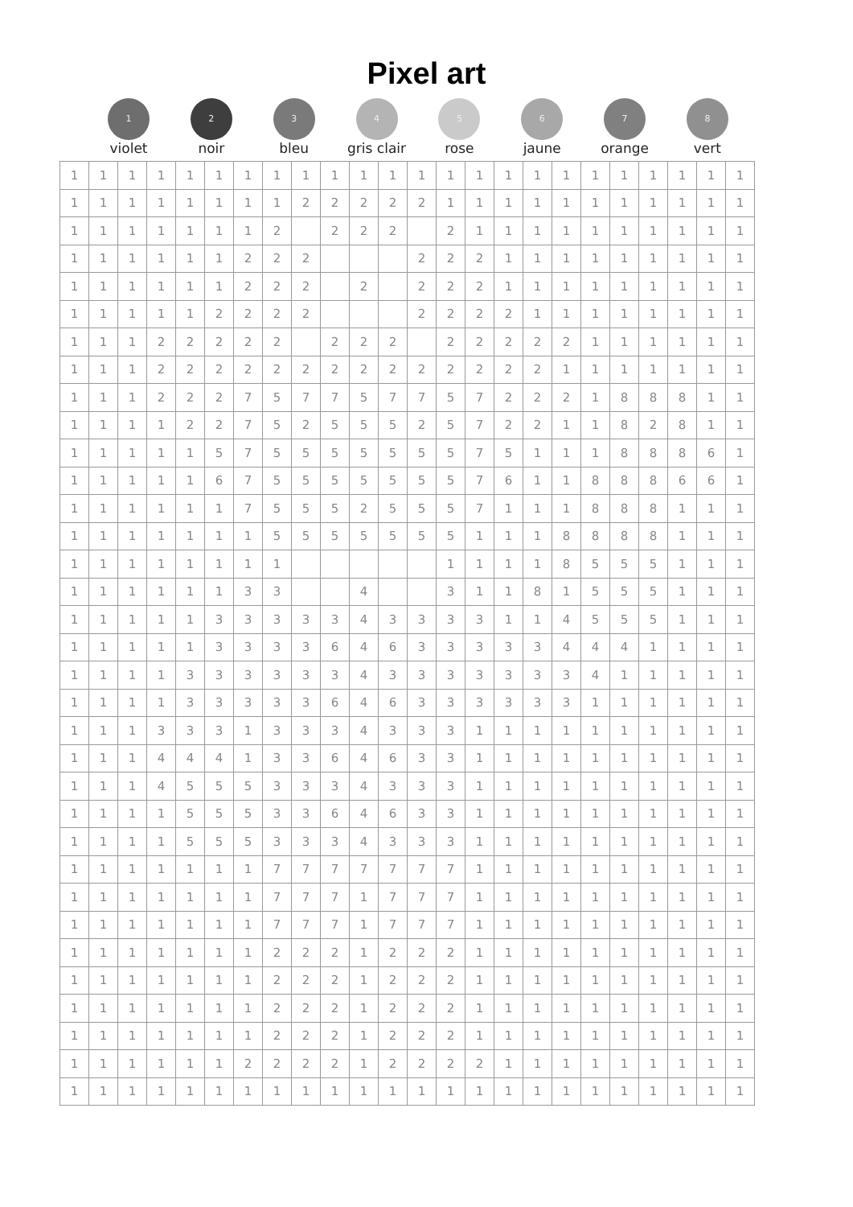Pixel art
1
violet
2
noir
3
bleu
4
gris clair
5
rose
6
jaune
7
orange
8
vert
| 1 | 1 | 1 | 1 | 1 | 1 | 1 | 1 | 1 | 1 | 1 | 1 | 1 | 1 | 1 | 1 | 1 | 1 | 1 | 1 | 1 | 1 | 1 | 1 |
| 1 | 1 | 1 | 1 | 1 | 1 | 1 | 1 | 2 | 2 | 2 | 2 | 2 | 1 | 1 | 1 | 1 | 1 | 1 | 1 | 1 | 1 | 1 | 1 |
| 1 | 1 | 1 | 1 | 1 | 1 | 1 | 2 | | 2 | 2 | 2 | | 2 | 1 | 1 | 1 | 1 | 1 | 1 | 1 | 1 | 1 | 1 |
| 1 | 1 | 1 | 1 | 1 | 1 | 2 | 2 | 2 | | | | 2 | 2 | 2 | 1 | 1 | 1 | 1 | 1 | 1 | 1 | 1 | 1 |
| 1 | 1 | 1 | 1 | 1 | 1 | 2 | 2 | 2 | | 2 | | 2 | 2 | 2 | 1 | 1 | 1 | 1 | 1 | 1 | 1 | 1 | 1 |
| 1 | 1 | 1 | 1 | 1 | 2 | 2 | 2 | 2 | | | | 2 | 2 | 2 | 2 | 1 | 1 | 1 | 1 | 1 | 1 | 1 | 1 |
| 1 | 1 | 1 | 2 | 2 | 2 | 2 | 2 | | 2 | 2 | 2 | | 2 | 2 | 2 | 2 | 2 | 1 | 1 | 1 | 1 | 1 | 1 |
| 1 | 1 | 1 | 2 | 2 | 2 | 2 | 2 | 2 | 2 | 2 | 2 | 2 | 2 | 2 | 2 | 2 | 1 | 1 | 1 | 1 | 1 | 1 | 1 |
| 1 | 1 | 1 | 2 | 2 | 2 | 7 | 5 | 7 | 7 | 5 | 7 | 7 | 5 | 7 | 2 | 2 | 2 | 1 | 8 | 8 | 8 | 1 | 1 |
| 1 | 1 | 1 | 1 | 2 | 2 | 7 | 5 | 2 | 5 | 5 | 5 | 2 | 5 | 7 | 2 | 2 | 1 | 1 | 8 | 2 | 8 | 1 | 1 |
| 1 | 1 | 1 | 1 | 1 | 5 | 7 | 5 | 5 | 5 | 5 | 5 | 5 | 5 | 7 | 5 | 1 | 1 | 1 | 8 | 8 | 8 | 6 | 1 |
| 1 | 1 | 1 | 1 | 1 | 6 | 7 | 5 | 5 | 5 | 5 | 5 | 5 | 5 | 7 | 6 | 1 | 1 | 8 | 8 | 8 | 6 | 6 | 1 |
| 1 | 1 | 1 | 1 | 1 | 1 | 7 | 5 | 5 | 5 | 2 | 5 | 5 | 5 | 7 | 1 | 1 | 1 | 8 | 8 | 8 | 1 | 1 | 1 |
| 1 | 1 | 1 | 1 | 1 | 1 | 1 | 5 | 5 | 5 | 5 | 5 | 5 | 5 | 1 | 1 | 1 | 8 | 8 | 8 | 8 | 1 | 1 | 1 |
| 1 | 1 | 1 | 1 | 1 | 1 | 1 | 1 | | | | | | 1 | 1 | 1 | 1 | 8 | 5 | 5 | 5 | 1 | 1 | 1 |
| 1 | 1 | 1 | 1 | 1 | 1 | 3 | 3 | | | 4 | | | 3 | 1 | 1 | 8 | 1 | 5 | 5 | 5 | 1 | 1 | 1 |
| 1 | 1 | 1 | 1 | 1 | 3 | 3 | 3 | 3 | 3 | 4 | 3 | 3 | 3 | 3 | 1 | 1 | 4 | 5 | 5 | 5 | 1 | 1 | 1 |
| 1 | 1 | 1 | 1 | 1 | 3 | 3 | 3 | 3 | 6 | 4 | 6 | 3 | 3 | 3 | 3 | 3 | 4 | 4 | 4 | 1 | 1 | 1 | 1 |
| 1 | 1 | 1 | 1 | 3 | 3 | 3 | 3 | 3 | 3 | 4 | 3 | 3 | 3 | 3 | 3 | 3 | 3 | 4 | 1 | 1 | 1 | 1 | 1 |
| 1 | 1 | 1 | 1 | 3 | 3 | 3 | 3 | 3 | 6 | 4 | 6 | 3 | 3 | 3 | 3 | 3 | 3 | 1 | 1 | 1 | 1 | 1 | 1 |
| 1 | 1 | 1 | 3 | 3 | 3 | 1 | 3 | 3 | 3 | 4 | 3 | 3 | 3 | 1 | 1 | 1 | 1 | 1 | 1 | 1 | 1 | 1 | 1 |
| 1 | 1 | 1 | 4 | 4 | 4 | 1 | 3 | 3 | 6 | 4 | 6 | 3 | 3 | 1 | 1 | 1 | 1 | 1 | 1 | 1 | 1 | 1 | 1 |
| 1 | 1 | 1 | 4 | 5 | 5 | 5 | 3 | 3 | 3 | 4 | 3 | 3 | 3 | 1 | 1 | 1 | 1 | 1 | 1 | 1 | 1 | 1 | 1 |
| 1 | 1 | 1 | 1 | 5 | 5 | 5 | 3 | 3 | 6 | 4 | 6 | 3 | 3 | 1 | 1 | 1 | 1 | 1 | 1 | 1 | 1 | 1 | 1 |
| 1 | 1 | 1 | 1 | 5 | 5 | 5 | 3 | 3 | 3 | 4 | 3 | 3 | 3 | 1 | 1 | 1 | 1 | 1 | 1 | 1 | 1 | 1 | 1 |
| 1 | 1 | 1 | 1 | 1 | 1 | 1 | 7 | 7 | 7 | 7 | 7 | 7 | 7 | 1 | 1 | 1 | 1 | 1 | 1 | 1 | 1 | 1 | 1 |
| 1 | 1 | 1 | 1 | 1 | 1 | 1 | 7 | 7 | 7 | 1 | 7 | 7 | 7 | 1 | 1 | 1 | 1 | 1 | 1 | 1 | 1 | 1 | 1 |
| 1 | 1 | 1 | 1 | 1 | 1 | 1 | 7 | 7 | 7 | 1 | 7 | 7 | 7 | 1 | 1 | 1 | 1 | 1 | 1 | 1 | 1 | 1 | 1 |
| 1 | 1 | 1 | 1 | 1 | 1 | 1 | 2 | 2 | 2 | 1 | 2 | 2 | 2 | 1 | 1 | 1 | 1 | 1 | 1 | 1 | 1 | 1 | 1 |
| 1 | 1 | 1 | 1 | 1 | 1 | 1 | 2 | 2 | 2 | 1 | 2 | 2 | 2 | 1 | 1 | 1 | 1 | 1 | 1 | 1 | 1 | 1 | 1 |
| 1 | 1 | 1 | 1 | 1 | 1 | 1 | 2 | 2 | 2 | 1 | 2 | 2 | 2 | 1 | 1 | 1 | 1 | 1 | 1 | 1 | 1 | 1 | 1 |
| 1 | 1 | 1 | 1 | 1 | 1 | 1 | 2 | 2 | 2 | 1 | 2 | 2 | 2 | 1 | 1 | 1 | 1 | 1 | 1 | 1 | 1 | 1 | 1 |
| 1 | 1 | 1 | 1 | 1 | 1 | 2 | 2 | 2 | 2 | 1 | 2 | 2 | 2 | 2 | 1 | 1 | 1 | 1 | 1 | 1 | 1 | 1 | 1 |
| 1 | 1 | 1 | 1 | 1 | 1 | 1 | 1 | 1 | 1 | 1 | 1 | 1 | 1 | 1 | 1 | 1 | 1 | 1 | 1 | 1 | 1 | 1 | 1 |